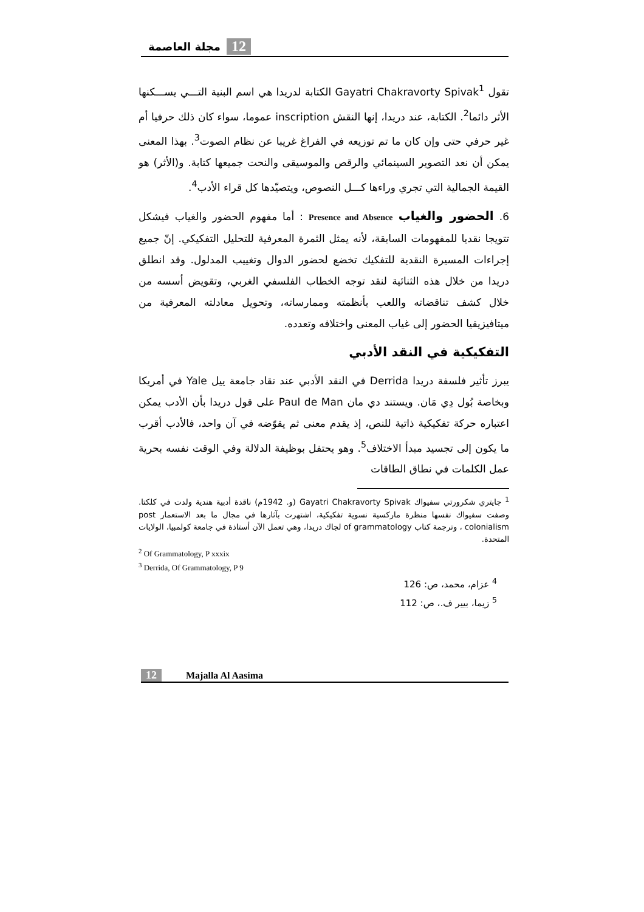12 مجلة العاصمة
تقول Gayatri Chakravorty Spivak<sup>1</sup> الكتابة لدريدا هي اسم البنية التـــي يســـكنها الأثر دائما<sup>2</sup>. الكتابة، عند دريدا، إنها النقش inscription عموما، سواء كان ذلك حرفيا أم غير حرفي حتى وإن كان ما تم توزيعه في الفراغ غريبا عن نظام الصوت<sup>3</sup>. بهذا المعنى يمكن أن نعد التصوير السينمائي والرقص والموسيقى والنحت جميعها كتابة. و(الأثر) هو القيمة الجمالية التي تجري وراءها كـــل النصوص، ويتصيّدها كل قراء الأدب<sup>4</sup>.
6. الحضور والغياب Presence and Absence : أما مفهوم الحضور والغياب فيشكل تتويجا نقديا للمفهومات السابقة، لأنه يمثل الثمرة المعرفية للتحليل التفكيكي. إنّ جميع إجراءات المسيرة النقدية للتفكيك تخضع لحضور الدوال وتغييب المدلول. وقد انطلق دريدا من خلال هذه الثنائية لنقد توجه الخطاب الفلسفي الغربي، وتقويض أسسه من خلال كشف تناقضاته واللعب بأنظمته وممارساته، وتحويل معادلته المعرفية من ميتافيزيقيا الحضور إلى غياب المعنى واختلافه وتعدده.
التفكيكية في النقد الأدبي
يبرز تأثير فلسفة دريدا Derrida في النقد الأدبي عند نقاد جامعة ييل Yale في أمريكا وبخاصة بُول دِي مَان. ويستند دي مان Paul de Man على قول دريدا بأن الأدب يمكن اعتباره حركة تفكيكية ذاتية للنص، إذ يقدم معنى ثم يقوّضه في آن واحد، فالأدب أقرب ما يكون إلى تجسيد مبدأ الاختلاف<sup>5</sup>. وهو يحتفل بوظيفة الدلالة وفي الوقت نفسه بحرية عمل الكلمات في نطاق الطاقات
<sup>1</sup> جايتري شكرورتي سفيواك Gayatri Chakravorty Spivak (و. 1942م) ناقدة أدبية هندية ولدت في كلكتا. وصفت سفيواك نفسها منظرة ماركسية نسوية تفكيكية، اشتهرت بآثارها في مجال ما بعد الاستعمار post colonialism ، وترجمة كتاب of grammatology لجاك دريدا، وهي تعمل الآن أستاذة في جامعة كولمبيا، الولايات المتحدة.
<sup>2</sup> Of Grammatology, P xxxix
<sup>3</sup> Derrida, Of Grammatology, P 9
<sup>4</sup> عزام، محمد، ص: 126
<sup>5</sup> زيما، بيير ف.، ص: 112
12 Majalla Al Aasima